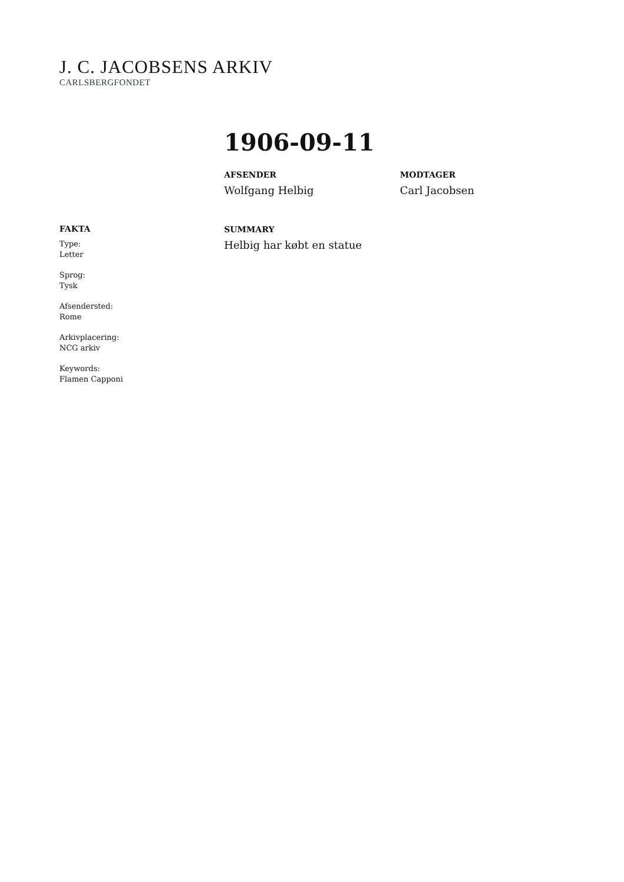J. C. JACOBSENS ARKIV
CARLSBERGFONDET
1906-09-11
AFSENDER
Wolfgang Helbig
MODTAGER
Carl Jacobsen
SUMMARY
Helbig har købt en statue
FAKTA
Type:
Letter
Sprog:
Tysk
Afsendersted:
Rome
Arkivplacering:
NCG arkiv
Keywords:
Flamen Capponi